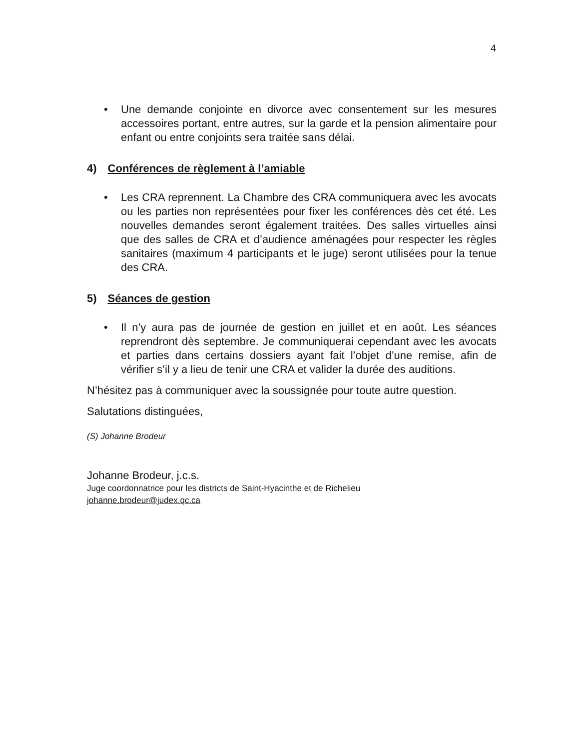4
• Une demande conjointe en divorce avec consentement sur les mesures accessoires portant, entre autres, sur la garde et la pension alimentaire pour enfant ou entre conjoints sera traitée sans délai.
4) Conférences de règlement à l’amiable
• Les CRA reprennent. La Chambre des CRA communiquera avec les avocats ou les parties non représentées pour fixer les conférences dès cet été. Les nouvelles demandes seront également traitées. Des salles virtuelles ainsi que des salles de CRA et d’audience aménagées pour respecter les règles sanitaires (maximum 4 participants et le juge) seront utilisées pour la tenue des CRA.
5) Séances de gestion
• Il n’y aura pas de journée de gestion en juillet et en août. Les séances reprendront dès septembre. Je communiquerai cependant avec les avocats et parties dans certains dossiers ayant fait l’objet d’une remise, afin de vérifier s’il y a lieu de tenir une CRA et valider la durée des auditions.
N’hésitez pas à communiquer avec la soussignée pour toute autre question.
Salutations distinguées,
(S) Johanne Brodeur
Johanne Brodeur, j.c.s.
Juge coordonnatrice pour les districts de Saint-Hyacinthe et de Richelieu
johanne.brodeur@judex.qc.ca